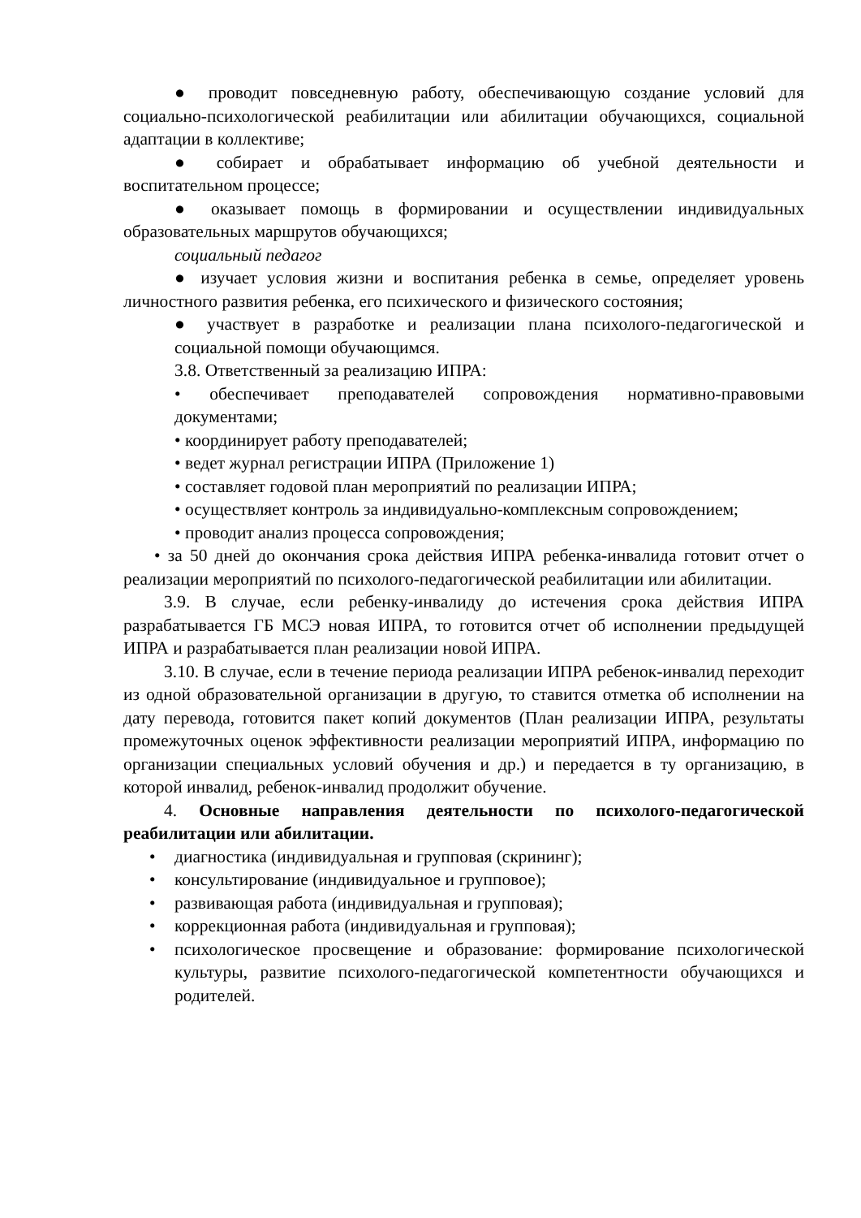● проводит повседневную работу, обеспечивающую создание условий для социально-психологической реабилитации или абилитации обучающихся, социальной адаптации в коллективе;
● собирает и обрабатывает информацию об учебной деятельности и воспитательном процессе;
● оказывает помощь в формировании и осуществлении индивидуальных образовательных маршрутов обучающихся;
социальный педагог
● изучает условия жизни и воспитания ребенка в семье, определяет уровень личностного развития ребенка, его психического и физического состояния;
● участвует в разработке и реализации плана психолого-педагогической и социальной помощи обучающимся.
3.8. Ответственный за реализацию ИПРА:
• обеспечивает преподавателей сопровождения нормативно-правовыми документами;
• координирует работу преподавателей;
• ведет журнал регистрации ИПРА (Приложение 1)
• составляет годовой план мероприятий по реализации ИПРА;
• осуществляет контроль за индивидуально-комплексным сопровождением;
• проводит анализ процесса сопровождения;
• за 50 дней до окончания срока действия ИПРА ребенка-инвалида готовит отчет о реализации мероприятий по психолого-педагогической реабилитации или абилитации.
3.9. В случае, если ребенку-инвалиду до истечения срока действия ИПРА разрабатывается ГБ МСЭ новая ИПРА, то готовится отчет об исполнении предыдущей ИПРА и разрабатывается план реализации новой ИПРА.
3.10. В случае, если в течение периода реализации ИПРА ребенок-инвалид переходит из одной образовательной организации в другую, то ставится отметка об исполнении на дату перевода, готовится пакет копий документов (План реализации ИПРА, результаты промежуточных оценок эффективности реализации мероприятий ИПРА, информацию по организации специальных условий обучения и др.) и передается в ту организацию, в которой инвалид, ребенок-инвалид продолжит обучение.
4. Основные направления деятельности по психолого-педагогической реабилитации или абилитации.
• диагностика (индивидуальная и групповая (скрининг);
• консультирование (индивидуальное и групповое);
• развивающая работа (индивидуальная и групповая);
• коррекционная работа (индивидуальная и групповая);
• психологическое просвещение и образование: формирование психологической культуры, развитие психолого-педагогической компетентности обучающихся и родителей.